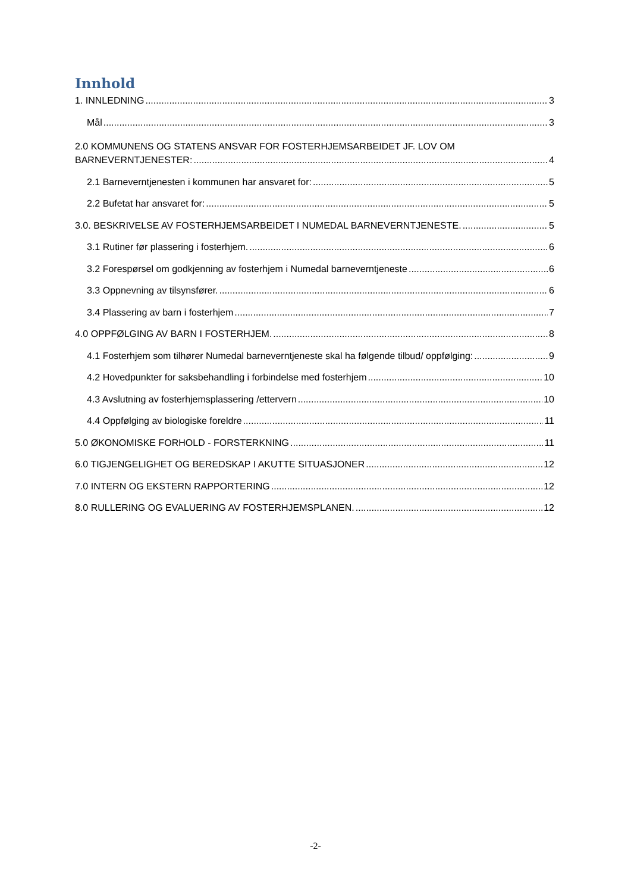Innhold
1. INNLEDNING 3
Mål 3
2.0 KOMMUNENS OG STATENS ANSVAR FOR FOSTERHJEMSARBEIDET JF. LOV OM
BARNEVERNTJENESTER: 4
2.1 Barneverntjenesten i kommunen har ansvaret for: 5
2.2 Bufetat har ansvaret for: 5
3.0. BESKRIVELSE AV FOSTERHJEMSARBEIDET I NUMEDAL BARNEVERNTJENESTE. 5
3.1 Rutiner før plassering i fosterhjem. 6
3.2 Forespørsel om godkjenning av fosterhjem i Numedal barneverntjeneste 6
3.3 Oppnevning av tilsynsfører. 6
3.4 Plassering av barn i fosterhjem 7
4.0 OPPFØLGING AV BARN I FOSTERHJEM. 8
4.1 Fosterhjem som tilhører Numedal barneverntjeneste skal ha følgende tilbud/ oppfølging: 9
4.2 Hovedpunkter for saksbehandling i forbindelse med fosterhjem 10
4.3 Avslutning av fosterhjemsplassering /ettervern 10
4.4 Oppfølging av biologiske foreldre 11
5.0 ØKONOMISKE FORHOLD - FORSTERKNING 11
6.0 TIGJENGELIGHET OG BEREDSKAP I AKUTTE SITUASJONER 12
7.0 INTERN OG EKSTERN RAPPORTERING 12
8.0 RULLERING OG EVALUERING AV FOSTERHJEMSPLANEN. 12
-2-